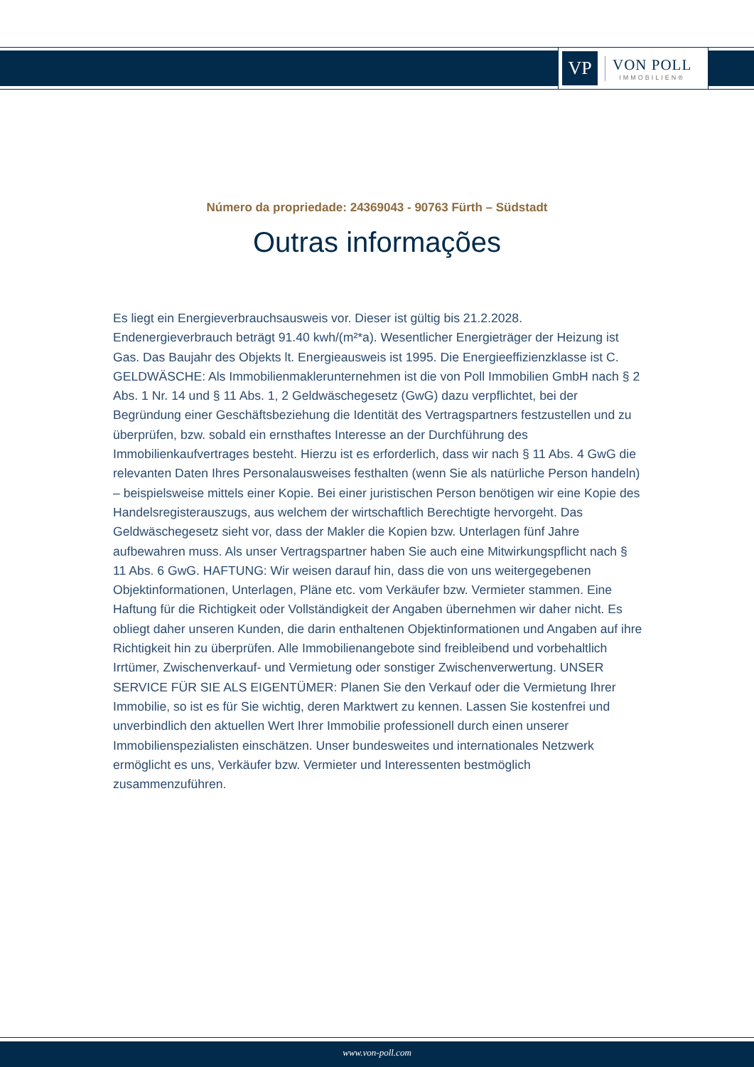VP
VON POLL
IMMOBILIEN®
Número da propriedade: 24369043 - 90763 Fürth – Südstadt
Outras informações
Es liegt ein Energieverbrauchsausweis vor. Dieser ist gültig bis 21.2.2028. Endenergieverbrauch beträgt 91.40 kwh/(m²*a). Wesentlicher Energieträger der Heizung ist Gas. Das Baujahr des Objekts lt. Energieausweis ist 1995. Die Energieeffizienzklasse ist C. GELDWÄSCHE: Als Immobilienmaklerunternehmen ist die von Poll Immobilien GmbH nach § 2 Abs. 1 Nr. 14 und § 11 Abs. 1, 2 Geldwäschegesetz (GwG) dazu verpflichtet, bei der Begründung einer Geschäftsbeziehung die Identität des Vertragspartners festzustellen und zu überprüfen, bzw. sobald ein ernsthaftes Interesse an der Durchführung des Immobilienkaufvertrages besteht. Hierzu ist es erforderlich, dass wir nach § 11 Abs. 4 GwG die relevanten Daten Ihres Personalausweises festhalten (wenn Sie als natürliche Person handeln) – beispielsweise mittels einer Kopie. Bei einer juristischen Person benötigen wir eine Kopie des Handelsregisterauszugs, aus welchem der wirtschaftlich Berechtigte hervorgeht. Das Geldwäschegesetz sieht vor, dass der Makler die Kopien bzw. Unterlagen fünf Jahre aufbewahren muss. Als unser Vertragspartner haben Sie auch eine Mitwirkungspflicht nach § 11 Abs. 6 GwG. HAFTUNG: Wir weisen darauf hin, dass die von uns weitergegebenen Objektinformationen, Unterlagen, Pläne etc. vom Verkäufer bzw. Vermieter stammen. Eine Haftung für die Richtigkeit oder Vollständigkeit der Angaben übernehmen wir daher nicht. Es obliegt daher unseren Kunden, die darin enthaltenen Objektinformationen und Angaben auf ihre Richtigkeit hin zu überprüfen. Alle Immobilienangebote sind freibleibend und vorbehaltlich Irrtümer, Zwischenverkauf- und Vermietung oder sonstiger Zwischenverwertung. UNSER SERVICE FÜR SIE ALS EIGENTÜMER: Planen Sie den Verkauf oder die Vermietung Ihrer Immobilie, so ist es für Sie wichtig, deren Marktwert zu kennen. Lassen Sie kostenfrei und unverbindlich den aktuellen Wert Ihrer Immobilie professionell durch einen unserer Immobilienspezialisten einschätzen. Unser bundesweites und internationales Netzwerk ermöglicht es uns, Verkäufer bzw. Vermieter und Interessenten bestmöglich zusammenzuführen.
www.von-poll.com